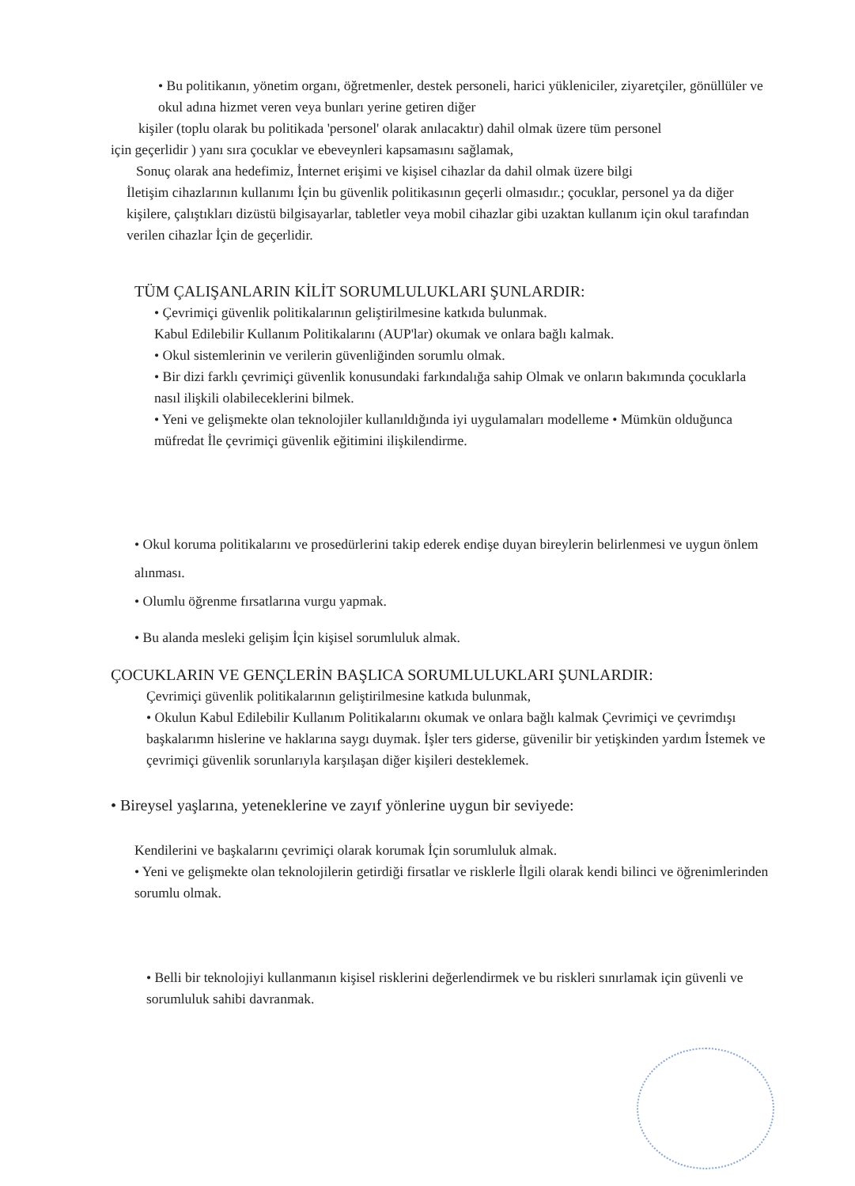• Bu politikanın, yönetim organı, öğretmenler, destek personeli, harici yükleniciler, ziyaretçiler, gönüllüler ve okul adına hizmet veren veya bunları yerine getiren diğer
kişiler (toplu olarak bu politikada 'personel' olarak anılacaktır) dahil olmak üzere tüm personel
için geçerlidir ) yanı sıra çocuklar ve ebeveynleri kapsamasını sağlamak,
Sonuç olarak ana hedefimiz, İnternet erişimi ve kişisel cihazlar da dahil olmak üzere bilgi
İletişim cihazlarının kullanımı İçin bu güvenlik politikasının geçerli olmasıdır.; çocuklar, personel ya da diğer kişilere, çalıştıkları dizüstü bilgisayarlar, tabletler veya mobil cihazlar gibi uzaktan kullanım için okul tarafından verilen cihazlar İçin de geçerlidir.
TÜM ÇALIŞANLARIN KİLİT SORUMLULUKLARI ŞUNLARDIR:
• Çevrimiçi güvenlik politikalarının geliştirilmesine katkıda bulunmak.
Kabul Edilebilir Kullanım Politikalarını (AUP'lar) okumak ve onlara bağlı kalmak.
• Okul sistemlerinin ve verilerin güvenliğinden sorumlu olmak.
• Bir dizi farklı çevrimiçi güvenlik konusundaki farkındalığa sahip Olmak ve onların bakımında çocuklarla nasıl ilişkili olabileceklerini bilmek.
• Yeni ve gelişmekte olan teknolojiler kullanıldığında iyi uygulamaları modelleme • Mümkün olduğunca müfredat İle çevrimiçi güvenlik eğitimini ilişkilendirme.
• Okul koruma politikalarını ve prosedürlerini takip ederek endişe duyan bireylerin belirlenmesi ve uygun önlem alınması.
• Olumlu öğrenme fırsatlarına vurgu yapmak.
• Bu alanda mesleki gelişim İçin kişisel sorumluluk almak.
ÇOCUKLARIN VE GENÇLERİN BAŞLICA SORUMLULUKLARI ŞUNLARDIR:
Çevrimiçi güvenlik politikalarının geliştirilmesine katkıda bulunmak,
• Okulun Kabul Edilebilir Kullanım Politikalarını okumak ve onlara bağlı kalmak Çevrimiçi ve çevrimdışı başkalarımn hislerine ve haklarına saygı duymak. İşler ters giderse, güvenilir bir yetişkinden yardım İstemek ve çevrimiçi güvenlik sorunlarıyla karşılaşan diğer kişileri desteklemek.
• Bireysel yaşlarına, yeteneklerine ve zayıf yönlerine uygun bir seviyede:
Kendilerini ve başkalarını çevrimiçi olarak korumak İçin sorumluluk almak.
• Yeni ve gelişmekte olan teknolojilerin getirdiği firsatlar ve risklerle İlgili olarak kendi bilinci ve öğrenimlerinden sorumlu olmak.
• Belli bir teknolojiyi kullanmanın kişisel risklerini değerlendirmek ve bu riskleri sınırlamak için güvenli ve sorumluluk sahibi davranmak.